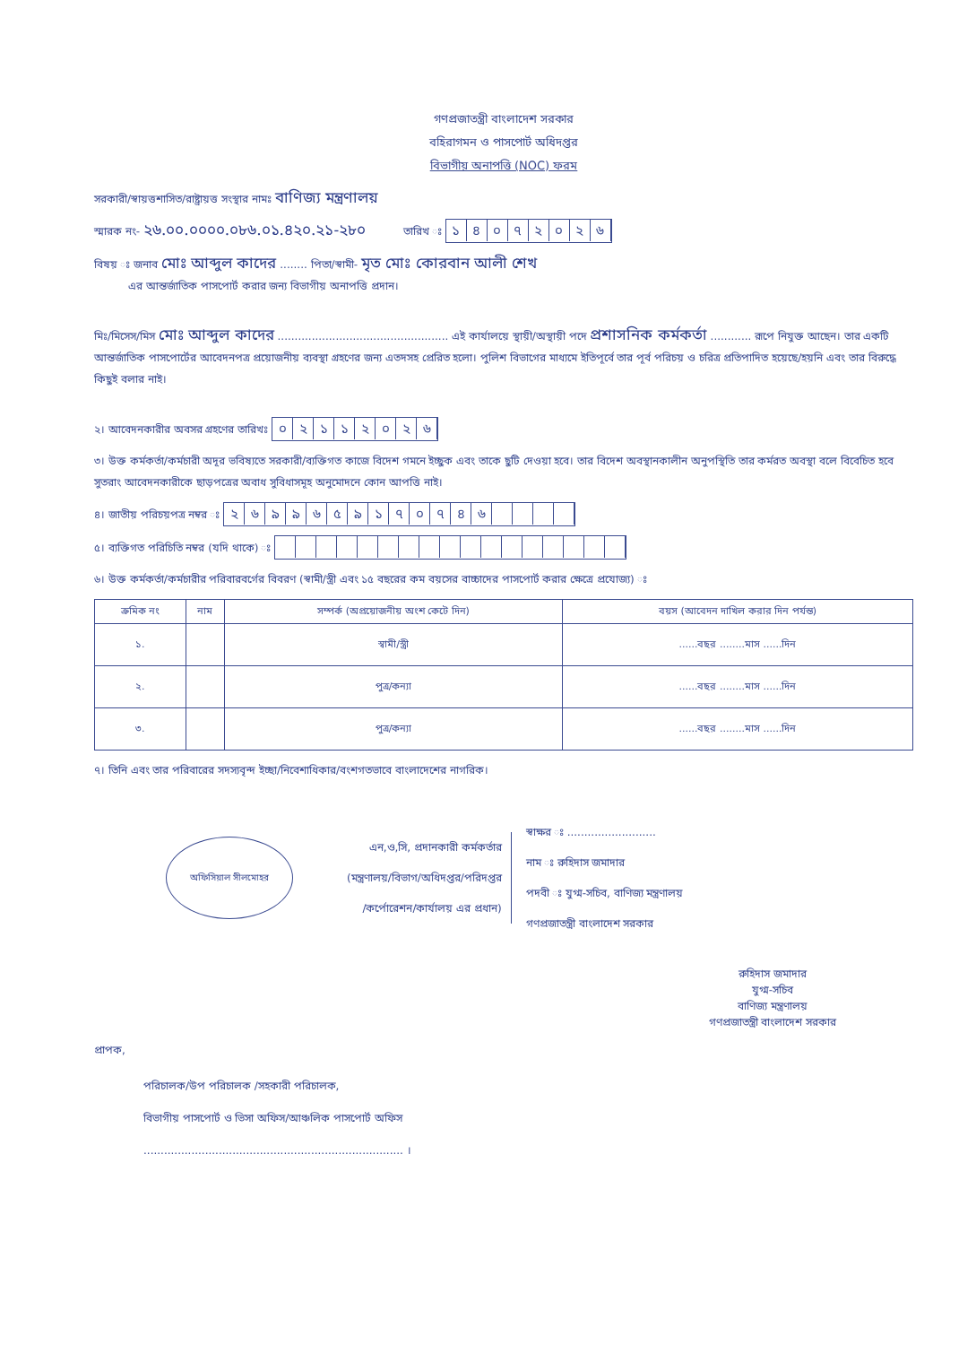গণপ্রজাতন্ত্রী বাংলাদেশ সরকার
বহিরাগমন ও পাসপোর্ট অধিদপ্তর
বিভাগীয় অনাপত্তি (NOC) ফরম
সরকারী/স্বায়ত্তশাসিত/রাষ্ট্রায়ত্ত সংস্থার নামঃ বাণিজ্য মন্ত্রণালয়
স্মারক নং- ২৬.০০.০০০০.০৮৬.০১.৪২০.২১-২৮০ তারিখ ঃ ১৪০৭২০২৬
বিষয় ঃ জনাব মোঃ আব্দুল কাদের ........ পিতা/স্বামী- মৃত মোঃ কোরবান আলী শেখ
এর আন্তর্জাতিক পাসপোর্ট করার জন্য বিভাগীয় অনাপত্তি প্রদান।
মিঃ/মিসেস/মিস মোঃ আব্দুল কাদের .................................................. এই কার্যালয়ে স্থায়ী/অস্থায়ী পদে প্রশাসনিক কর্মকর্তা ............ রূপে নিযুক্ত আছেন। তার একটি আন্তর্জাতিক পাসপোর্টের আবেদনপত্র প্রয়োজনীয় ব্যবস্থা গ্রহণের জন্য এতদসহ প্রেরিত হলো। পুলিশ বিভাগের মাধ্যমে ইতিপূর্বে তার পূর্ব পরিচয় ও চরিত্র প্রতিপাদিত হয়েছে/হয়নি এবং তার বিরুদ্ধে কিছুই বলার নাই।
২। আবেদনকারীর অবসর গ্রহণের তারিখঃ ০২১১২০২৬
৩। উক্ত কর্মকর্তা/কর্মচারী অদূর ভবিষ্যতে সরকারী/ব্যক্তিগত কাজে বিদেশ গমনে ইচ্ছুক এবং তাকে ছুটি দেওয়া হবে। তার বিদেশ অবস্থানকালীন অনুপস্থিতি তার কর্মরত অবস্থা বলে বিবেচিত হবে সুতরাং আবেদনকারীকে ছাড়পত্রের অবাধ সুবিধাসমূহ অনুমোদনে কোন আপত্তি নাই।
৪। জাতীয় পরিচয়পত্র নম্বর ঃ ২৬৯৯৬৫৯১৭০৭৪৬
৫। ব্যক্তিগত পরিচিতি নম্বর (যদি থাকে) ঃ
৬। উক্ত কর্মকর্তা/কর্মচারীর পরিবারবর্গের বিবরণ (স্বামী/স্ত্রী এবং ১৫ বছরের কম বয়সের বাচ্চাদের পাসপোর্ট করার ক্ষেত্রে প্রযোজ্য) ঃ
| ক্রমিক নং | নাম | সম্পর্ক (অপ্রয়োজনীয় অংশ কেটে দিন) | বয়স (আবেদন দাখিল করার দিন পর্যন্ত) |
| --- | --- | --- | --- |
| ১. | | স্বামী/স্ত্রী | ......বছর ........মাস ......দিন |
| ২. | | পুত্র/কন্যা | ......বছর ........মাস ......দিন |
| ৩. | | পুত্র/কন্যা | ......বছর ........মাস ......দিন |
৭। তিনি এবং তার পরিবারের সদস্যবৃন্দ ইচ্ছা/নিবেশাধিকার/বংশগতভাবে বাংলাদেশের নাগরিক।
অফিসিয়াল সীলমোহর
এন,ও,সি, প্রদানকারী কর্মকর্তার
(মন্ত্রণালয়/বিভাগ/অধিদপ্তর/পরিদপ্তর
/কর্পোরেশন/কার্যালয় এর প্রধান)
স্বাক্ষর ঃ ..........................
নাম ঃ রুহিদাস জমাদার
পদবী ঃ যুগ্ম-সচিব, বাণিজ্য মন্ত্রণালয়
গণপ্রজাতন্ত্রী বাংলাদেশ সরকার
রুহিদাস জমাদার
যুগ্ম-সচিব
বাণিজ্য মন্ত্রণালয়
গণপ্রজাতন্ত্রী বাংলাদেশ সরকার
প্রাপক,
পরিচালক/উপ পরিচালক /সহকারী পরিচালক,
বিভাগীয় পাসপোর্ট ও ভিসা অফিস/আঞ্চলিক পাসপোর্ট অফিস
............................................................................ ।